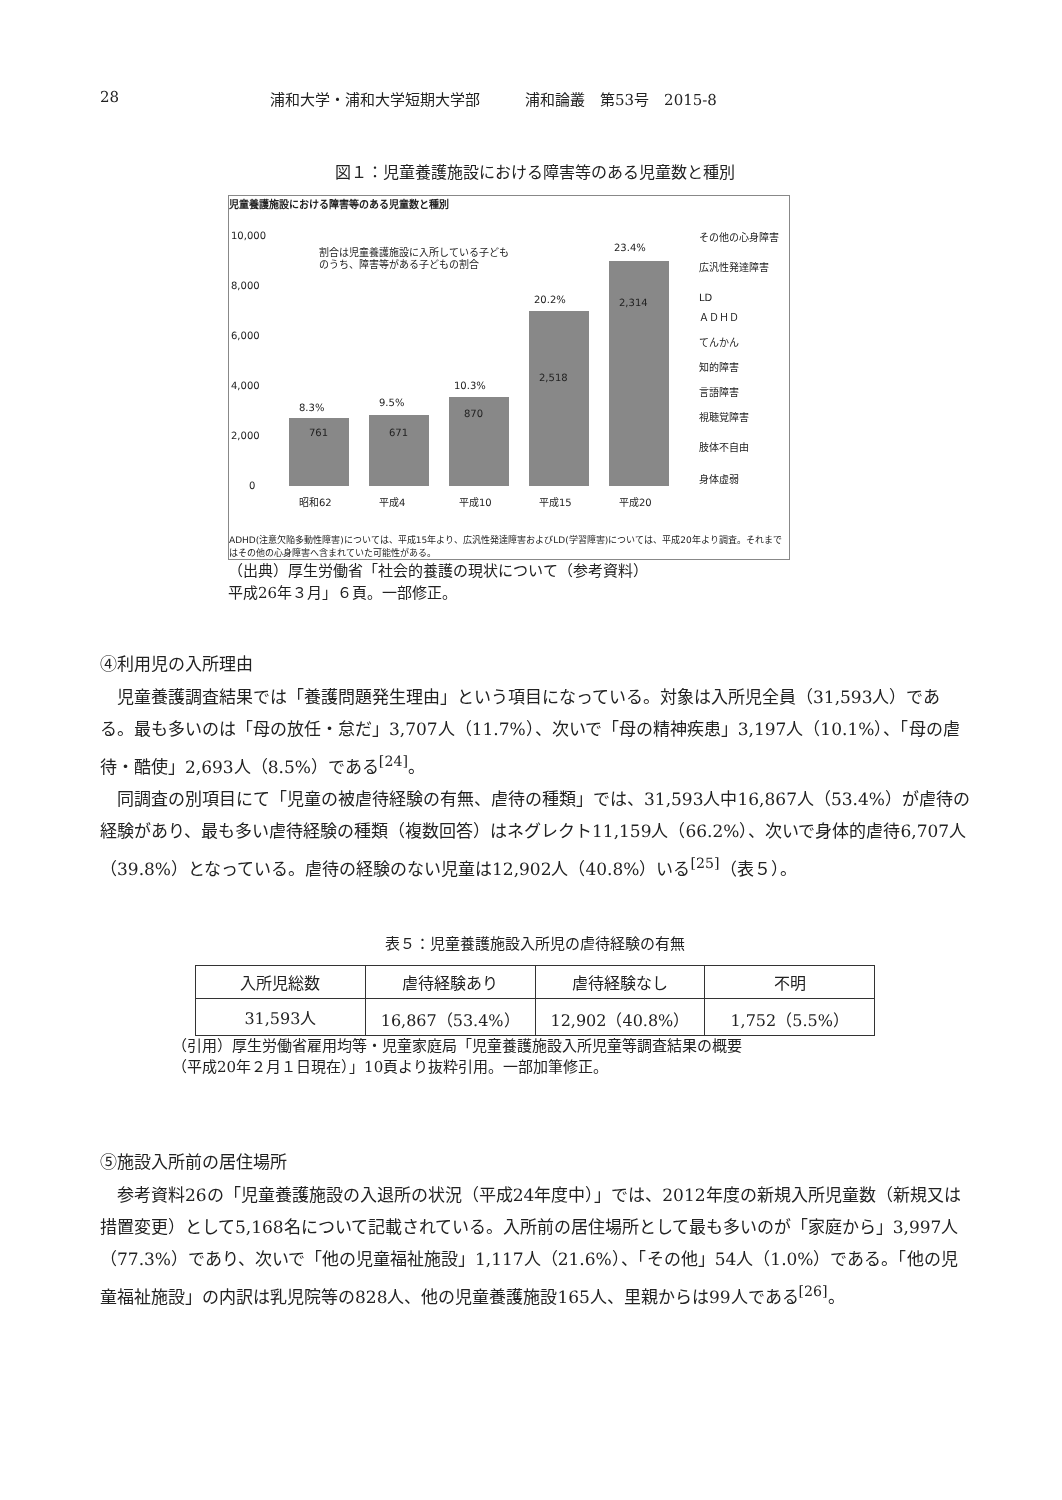28 浦和大学・浦和大学短期大学部　　　浦和論叢　第53号　2015-8
図１：児童養護施設における障害等のある児童数と種別
児童養護施設における障害等のある児童数と種別
10,000
8,000
6,000
4,000
2,000
0
8.3%
9.5%
10.3%
20.2%
23.4%
761
671
870
2,518
2,314
昭和62
平成4
平成10
平成15
平成20
割合は児童養護施設に入所している子ども
のうち、障害等がある子どもの割合
その他の心身障害
広汎性発達障害
LD
ＡＤＨＤ
てんかん
知的障害
言語障害
視聴覚障害
肢体不自由
身体虚弱
ADHD(注意欠陥多動性障害)については、平成15年より、広汎性発達障害およびLD(学習障害)については、平成20年より調査。それまではその他の心身障害へ含まれていた可能性がある。
（出典）厚生労働省「社会的養護の現状について（参考資料）
平成26年３月」６頁。一部修正。
④利用児の入所理由
児童養護調査結果では「養護問題発生理由」という項目になっている。対象は入所児全員（31,593人）である。最も多いのは「母の放任・怠だ」3,707人（11.7%）、次いで「母の精神疾患」3,197人（10.1%）、「母の虐待・酷使」2,693人（8.5%）である<sup>[24]</sup>。
同調査の別項目にて「児童の被虐待経験の有無、虐待の種類」では、31,593人中16,867人（53.4%）が虐待の経験があり、最も多い虐待経験の種類（複数回答）はネグレクト11,159人（66.2%）、次いで身体的虐待6,707人（39.8%）となっている。虐待の経験のない児童は12,902人（40.8%）いる<sup>[25]</sup>（表５）。
表５：児童養護施設入所児の虐待経験の有無
| 入所児総数 | 虐待経験あり | 虐待経験なし | 不明 |
| --- | --- | --- | --- |
| 31,593人 | 16,867（53.4%） | 12,902（40.8%） | 1,752（5.5%） |
（引用）厚生労働省雇用均等・児童家庭局「児童養護施設入所児童等調査結果の概要
（平成20年２月１日現在）」10頁より抜粋引用。一部加筆修正。
⑤施設入所前の居住場所
参考資料26の「児童養護施設の入退所の状況（平成24年度中）」では、2012年度の新規入所児童数（新規又は措置変更）として5,168名について記載されている。入所前の居住場所として最も多いのが「家庭から」3,997人（77.3%）であり、次いで「他の児童福祉施設」1,117人（21.6%）、「その他」54人（1.0%）である。「他の児童福祉施設」の内訳は乳児院等の828人、他の児童養護施設165人、里親からは99人である<sup>[26]</sup>。